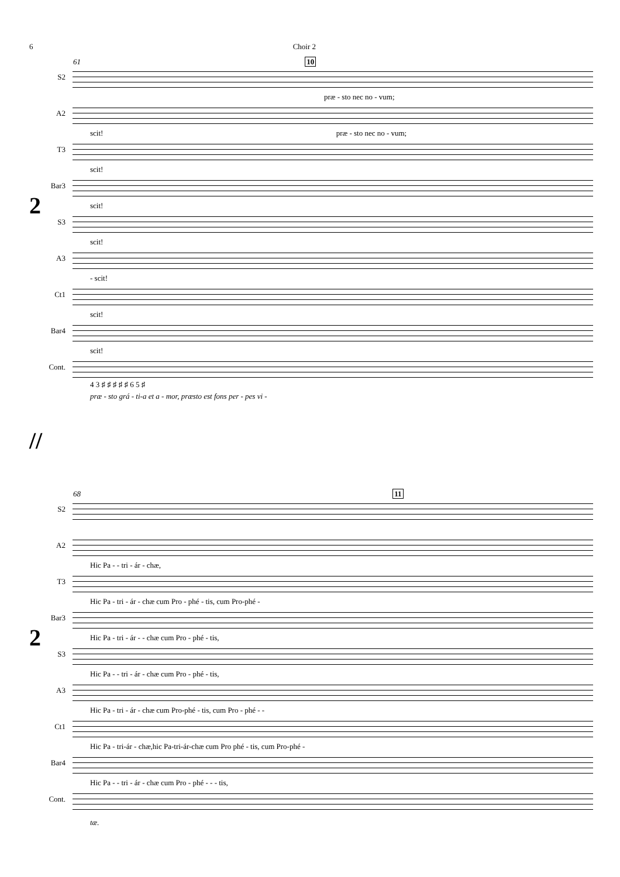6 Choir 2
61 10
2
S2
præ - sto nec no - vum;
A2
scit! præ - sto nec no - vum;
T3
scit!
Bar3
scit!
S3
scit!
A3
- scit!
Ct1
scit!
Bar4
scit!
Cont.
4 3 ♯ ♯ ♯ ♯ ♯ 6 5 ♯
præ - sto grá - ti-a et a - mor, præsto est fons per - pes vi -
//
68 11
2
S2
A2
Hic Pa - - tri - ár - chæ,
T3
Hic Pa - tri - ár - chæ cum Pro - phé - tis, cum Pro-phé -
Bar3
Hic Pa - tri - ár - - chæ cum Pro - phé - tis,
S3
Hic Pa - - tri - ár - chæ cum Pro - phé - tis,
A3
Hic Pa - tri - ár - chæ cum Pro-phé - tis, cum Pro - phé - -
Ct1
Hic Pa - tri-ár - chæ,hic Pa-tri-ár-chæ cum Pro phé - tis, cum Pro-phé -
Bar4
Hic Pa - - tri - ár - chæ cum Pro - phé - - - tis,
Cont.
tæ.